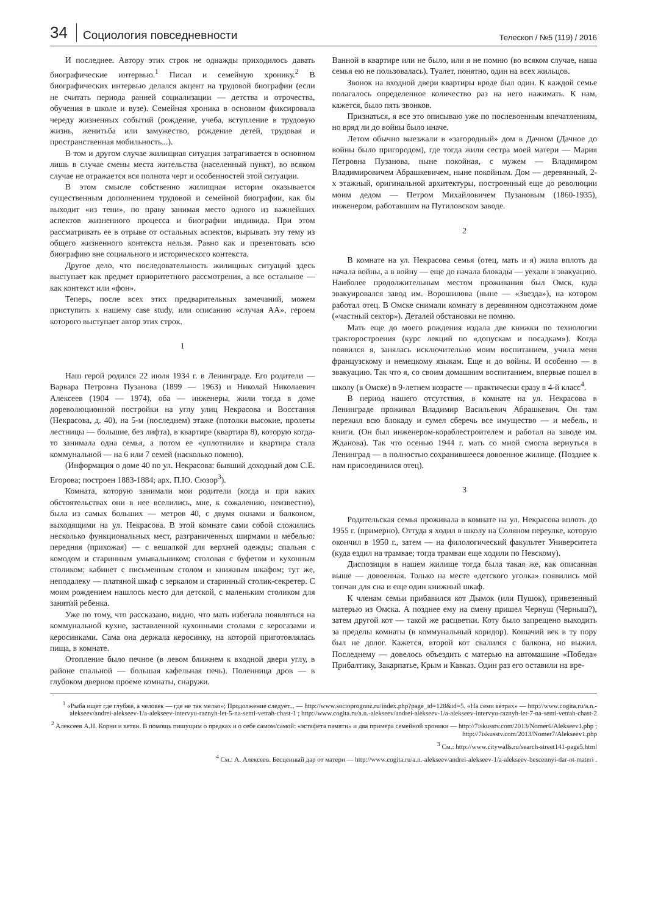34 Социология повседневности Телескоп / №5 (119) / 2016
И последнее. Автору этих строк не однажды приходилось давать биографические интервью.<sup>1</sup> Писал и семейную хронику.<sup>2</sup> В биографических интервью делался акцент на трудовой биографии (если не считать периода ранней социализации — детства и отрочества, обучения в школе и вузе). Семейная хроника в основном фиксировала череду жизненных событий (рождение, учеба, вступление в трудовую жизнь, женитьба или замужество, рождение детей, трудовая и пространственная мобильность...).
В том и другом случае жилищная ситуация затрагивается в основном лишь в случае смены места жительства (населенный пункт), во всяком случае не отражается вся полнота черт и особенностей этой ситуации.
В этом смысле собственно жилищная история оказывается существенным дополнением трудовой и семейной биографии, как бы выходит «из тени», по праву занимая место одного из важнейших аспектов жизненного процесса и биографии индивида. При этом рассматривать ее в отрыве от остальных аспектов, вырывать эту тему из общего жизненного контекста нельзя. Равно как и презентовать всю биографию вне социального и исторического контекста.
Другое дело, что последовательность жилищных ситуаций здесь выступает как предмет приоритетного рассмотрения, а все остальное — как контекст или «фон».
Теперь, после всех этих предварительных замечаний, можем приступить к нашему case study, или описанию «случая АА», героем которого выступает автор этих строк.
1
Наш герой родился 22 июля 1934 г. в Ленинграде. Его родители — Варвара Петровна Пузанова (1899 — 1963) и Николай Николаевич Алексеев (1904 — 1974), оба — инженеры, жили тогда в доме дореволюционной постройки на углу улиц Некрасова и Восстания (Некрасова, д. 40), на 5-м (последнем) этаже (потолки высокие, пролеты лестницы — большие, без лифта), в квартире (квартира 8), которую когда-то занимала одна семья, а потом ее «уплотнили» и квартира стала коммунальной — на 6 или 7 семей (насколько помню).
(Информация о доме 40 по ул. Некрасова: бывший доходный дом С.Е. Егорова; построен 1883-1884; арх. П.Ю. Сюзор<sup>3</sup>).
Комната, которую занимали мои родители (когда и при каких обстоятельствах они в нее вселились, мне, к сожалению, неизвестно), была из самых больших — метров 40, с двумя окнами и балконом, выходящими на ул. Некрасова. В этой комнате сами собой сложились несколько функциональных мест, разграниченных ширмами и мебелью: передняя (прихожая) — с вешалкой для верхней одежды; спальня с комодом и старинным умывальником; столовая с буфетом и кухонным столиком; кабинет с письменным столом и книжным шкафом; тут же, неподалеку — платяной шкаф с зеркалом и старинный столик-секретер. С моим рождением нашлось место для детской, с маленьким столиком для занятий ребенка.
Уже по тому, что рассказано, видно, что мать избегала появляться на коммунальной кухне, заставленной кухонными столами с керогазами и керосинками. Сама она держала керосинку, на которой приготовлялась пища, в комнате.
Отопление было печное (в левом ближнем к входной двери углу, в районе спальной — большая кафельная печь). Поленница дров — в глубоком дверном проеме комнаты, снаружи.
Ванной в квартире или не было, или я не помню (во всяком случае, наша семья ею не пользовалась). Туалет, понятно, один на всех жильцов.
Звонок на входной двери квартиры вроде был один. К каждой семье полагалось определенное количество раз на него нажимать. К нам, кажется, было пять звонков.
Признаться, я все это описываю уже по послевоенным впечатлениям, но вряд ли до войны было иначе.
Летом обычно выезжали в «загородный» дом в Дачном (Дачное до войны было пригородом), где тогда жили сестра моей матери — Мария Петровна Пузанова, ныне покойная, с мужем — Владимиром Владимировичем Абрашкевичем, ныне покойным. Дом — деревянный, 2-х этажный, оригинальной архитектуры, построенный еще до революции моим дедом — Петром Михайловичем Пузановым (1860-1935), инженером, работавшим на Путиловском заводе.
2
В комнате на ул. Некрасова семья (отец, мать и я) жила вплоть да начала войны, а в войну — еще до начала блокады — уехали в эвакуацию. Наиболее продолжительным местом проживания был Омск, куда эвакуировался завод им. Ворошилова (ныне — «Звезда»), на котором работал отец. В Омске снимали комнату в деревянном одноэтажном доме («частный сектор»). Деталей обстановки не помню.
Мать еще до моего рождения издала две книжки по технологии тракторостроения (курс лекций по «допускам и посадкам»). Когда появился я, занялась исключительно моим воспитанием, учила меня французскому и немецкому языкам. Еще и до войны. И особенно — в эвакуацию. Так что я, со своим домашним воспитанием, впервые пошел в школу (в Омске) в 9-летнем возрасте — практически сразу в 4-й класс<sup>4</sup>.
В период нашего отсутствия, в комнате на ул. Некрасова в Ленинграде проживал Владимир Васильевич Абрашкевич. Он там пережил всю блокаду и сумел сберечь все имущество — и мебель, и книги. (Он был инженером-кораблестроителем и работал на заводе им. Жданова). Так что осенью 1944 г. мать со мной смогла вернуться в Ленинград — в полностью сохранившееся довоенное жилище. (Позднее к нам присоединился отец).
3
Родительская семья проживала в комнате на ул. Некрасова вплоть до 1955 г. (примерно). Оттуда я ходил в школу на Соляном переулке, которую окончил в 1950 г., затем — на филологический факультет Университета (куда ездил на трамвае; тогда трамваи еще ходили по Невскому).
Диспозиция в нашем жилище тогда была такая же, как описанная выше — довоенная. Только на месте «детского уголка» появились мой топчан для сна и еще один книжный шкаф.
К членам семьи прибавился кот Дымок (или Пушок), привезенный матерью из Омска. А позднее ему на смену пришел Чернуш (Черныш?), затем другой кот — такой же расцветки. Коту было запрещено выходить за пределы комнаты (в коммунальный коридор). Кошачий век в ту пору был не долог. Кажется, второй кот свалился с балкона, но выжил. Последнему — довелось объездить с матерью на автомашине «Победа» Прибалтику, Закарпатье, Крым и Кавказ. Один раз его оставили на вре-
<sup>1</sup> «Рыба ищет где глубже, а человек — где не так мелко»; Продолжение следует... — http://www.socioprognoz.ru/index.php?page_id=128&id=5. «На семи ветрах» — http://www.cogita.ru/a.n.-alekseev/andrei-alekseev-1/a-alekseev-intervyu-raznyh-let-5-na-semi-vetrah-chast-1 ; http://www.cogita.ru/a.n.-alekseev/andrei-alekseev-1/a-alekseev-intervyu-raznyh-let-7-na-semi-vetrah-chast-2
<sup>2</sup> Алексеев А.Н. Корни и ветви. В помощь пишущим о предках и о себе самом/самой: «эстафета памяти» и два примера семейной хроники — http://7iskusstv.com/2013/Nomer6/Alekseev1.php ; http://7iskusstv.com/2013/Nomer7/Alekseev1.php
<sup>3</sup> См.: http://www.citywalls.ru/search-street141-page5.html
<sup>4</sup> См.: А. Алексеев. Бесценный дар от матери — http://www.cogita.ru/a.n.-alekseev/andrei-alekseev-1/a-alekseev-bescennyi-dar-ot-materi .